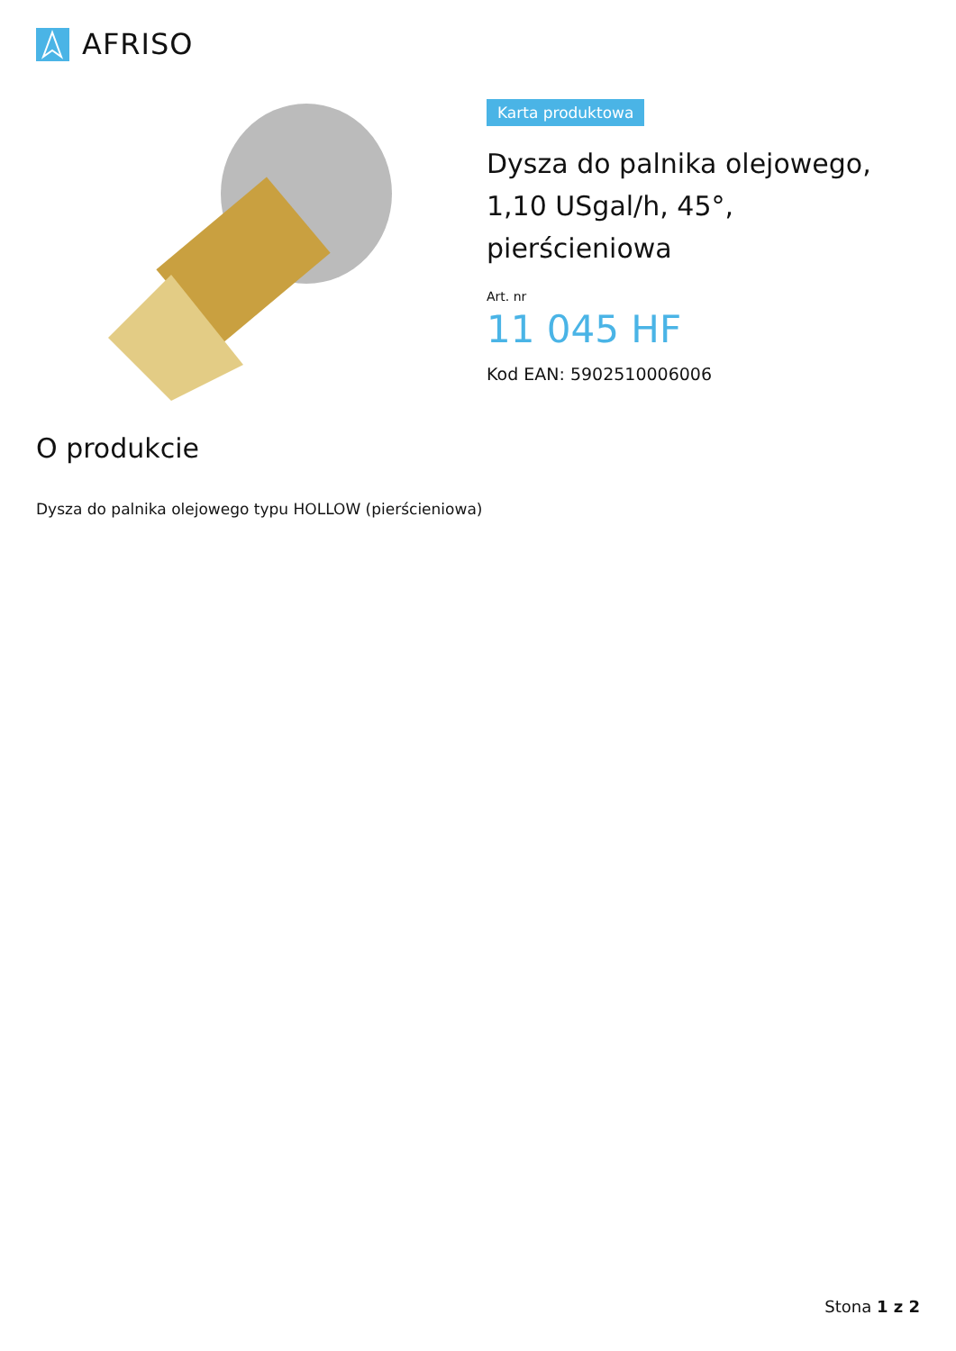AFRISO
Karta produktowa
Dysza do palnika olejowego, 1,10 USgal/h, 45°, pierścieniowa
Art. nr
11 045 HF
Kod EAN: 5902510006006
O produkcie
Dysza do palnika olejowego typu HOLLOW (pierścieniowa)
Stona 1 z 2